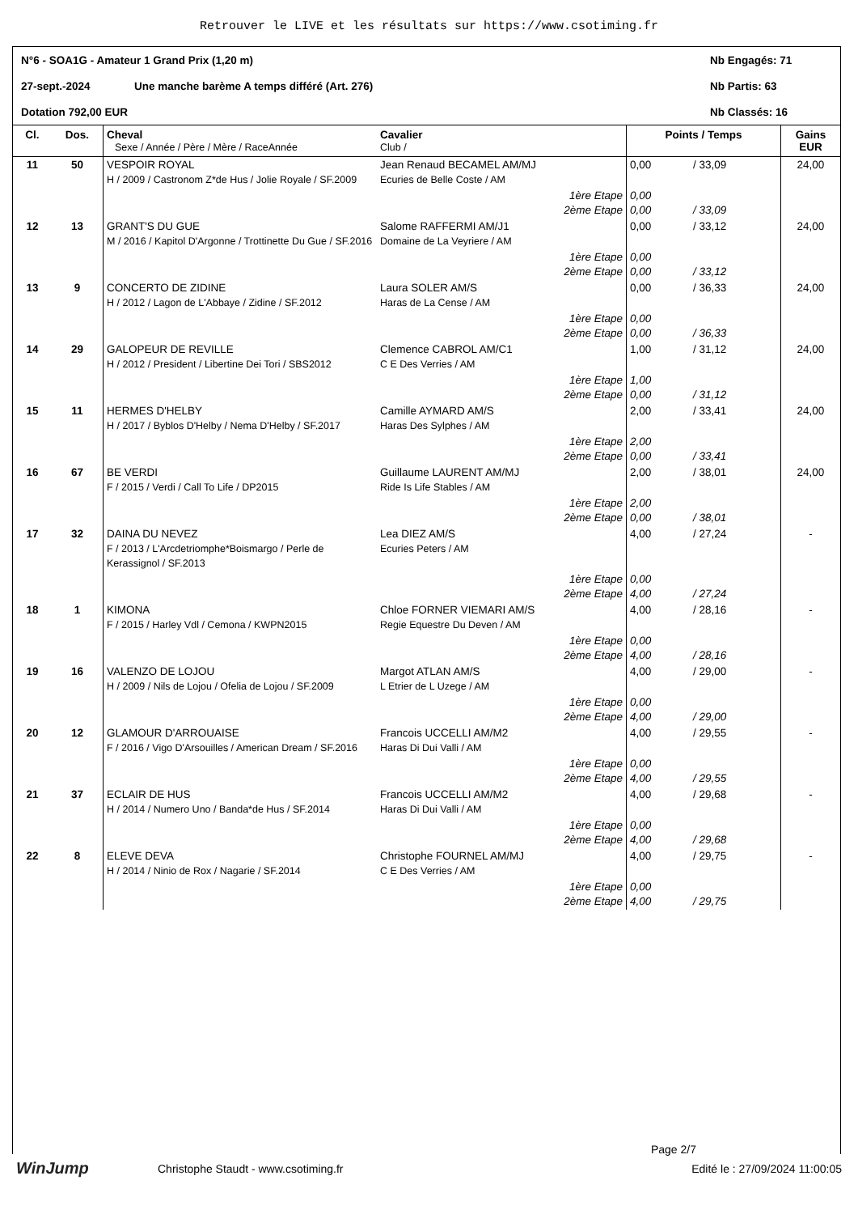Retrouver le LIVE et les résultats sur https://www.csotiming.fr
N°6 - SOA1G - Amateur 1 Grand Prix (1,20 m) Nb Engagés: 71
27-sept.-2024 Une manche barème A temps différé (Art. 276) Nb Partis: 63
Dotation 792,00 EUR Nb Classés: 16
| Cl. | Dos. | Cheval Sexe / Année / Père / Mère / RaceAnnée | Cavalier Club / | Points / Temps | | Gains EUR |
| --- | --- | --- | --- | --- | --- | --- |
| 11 | 50 | VESPOIR ROYAL H / 2009 / Castronom Z*de Hus / Jolie Royale / SF.2009 | Jean Renaud BECAMEL AM/MJ Ecuries de Belle Coste / AM | 0,00 | / 33,09 | 24,00 |
| | | | 1ère Etape 2ème Etape | 0,00 0,00 | / 33,09 | |
| 12 | 13 | GRANT'S DU GUE M / 2016 / Kapitol D'Argonne / Trottinette Du Gue / SF.2016 | Salome RAFFERMI AM/J1 Domaine de La Veyriere / AM | 0,00 | / 33,12 | 24,00 |
| | | | 1ère Etape 2ème Etape | 0,00 0,00 | / 33,12 | |
| 13 | 9 | CONCERTO DE ZIDINE H / 2012 / Lagon de L'Abbaye / Zidine / SF.2012 | Laura SOLER AM/S Haras de La Cense / AM | 0,00 | / 36,33 | 24,00 |
| | | | 1ère Etape 2ème Etape | 0,00 0,00 | / 36,33 | |
| 14 | 29 | GALOPEUR DE REVILLE H / 2012 / President / Libertine Dei Tori / SBS2012 | Clemence CABROL AM/C1 C E Des Verries / AM | 1,00 | / 31,12 | 24,00 |
| | | | 1ère Etape 2ème Etape | 1,00 0,00 | / 31,12 | |
| 15 | 11 | HERMES D'HELBY H / 2017 / Byblos D'Helby / Nema D'Helby / SF.2017 | Camille AYMARD AM/S Haras Des Sylphes / AM | 2,00 | / 33,41 | 24,00 |
| | | | 1ère Etape 2ème Etape | 2,00 0,00 | / 33,41 | |
| 16 | 67 | BE VERDI F / 2015 / Verdi / Call To Life / DP2015 | Guillaume LAURENT AM/MJ Ride Is Life Stables / AM | 2,00 | / 38,01 | 24,00 |
| | | | 1ère Etape 2ème Etape | 2,00 0,00 | / 38,01 | |
| 17 | 32 | DAINA DU NEVEZ F / 2013 / L'Arcdetriomphe*Boismargo / Perle de Kerassignol / SF.2013 | Lea DIEZ AM/S Ecuries Peters / AM | 4,00 | / 27,24 | - |
| | | | 1ère Etape 2ème Etape | 0,00 4,00 | / 27,24 | |
| 18 | 1 | KIMONA F / 2015 / Harley Vdl / Cemona / KWPN2015 | Chloe FORNER VIEMARI AM/S Regie Equestre Du Deven / AM | 4,00 | / 28,16 | - |
| | | | 1ère Etape 2ème Etape | 0,00 4,00 | / 28,16 | |
| 19 | 16 | VALENZO DE LOJOU H / 2009 / Nils de Lojou / Ofelia de Lojou / SF.2009 | Margot ATLAN AM/S L Etrier de L Uzege / AM | 4,00 | / 29,00 | - |
| | | | 1ère Etape 2ème Etape | 0,00 4,00 | / 29,00 | |
| 20 | 12 | GLAMOUR D'ARROUAISE F / 2016 / Vigo D'Arsouilles / American Dream / SF.2016 | Francois UCCELLI AM/M2 Haras Di Dui Valli / AM | 4,00 | / 29,55 | - |
| | | | 1ère Etape 2ème Etape | 0,00 4,00 | / 29,55 | |
| 21 | 37 | ECLAIR DE HUS H / 2014 / Numero Uno / Banda*de Hus / SF.2014 | Francois UCCELLI AM/M2 Haras Di Dui Valli / AM | 4,00 | / 29,68 | - |
| | | | 1ère Etape 2ème Etape | 0,00 4,00 | / 29,68 | |
| 22 | 8 | ELEVE DEVA H / 2014 / Ninio de Rox / Nagarie / SF.2014 | Christophe FOURNEL AM/MJ C E Des Verries / AM | 4,00 | / 29,75 | - |
| | | | 1ère Etape 2ème Etape | 0,00 4,00 | / 29,75 | |
Page 2/7
WinJump Christophe Staudt - www.csotiming.fr Edité le : 27/09/2024 11:00:05